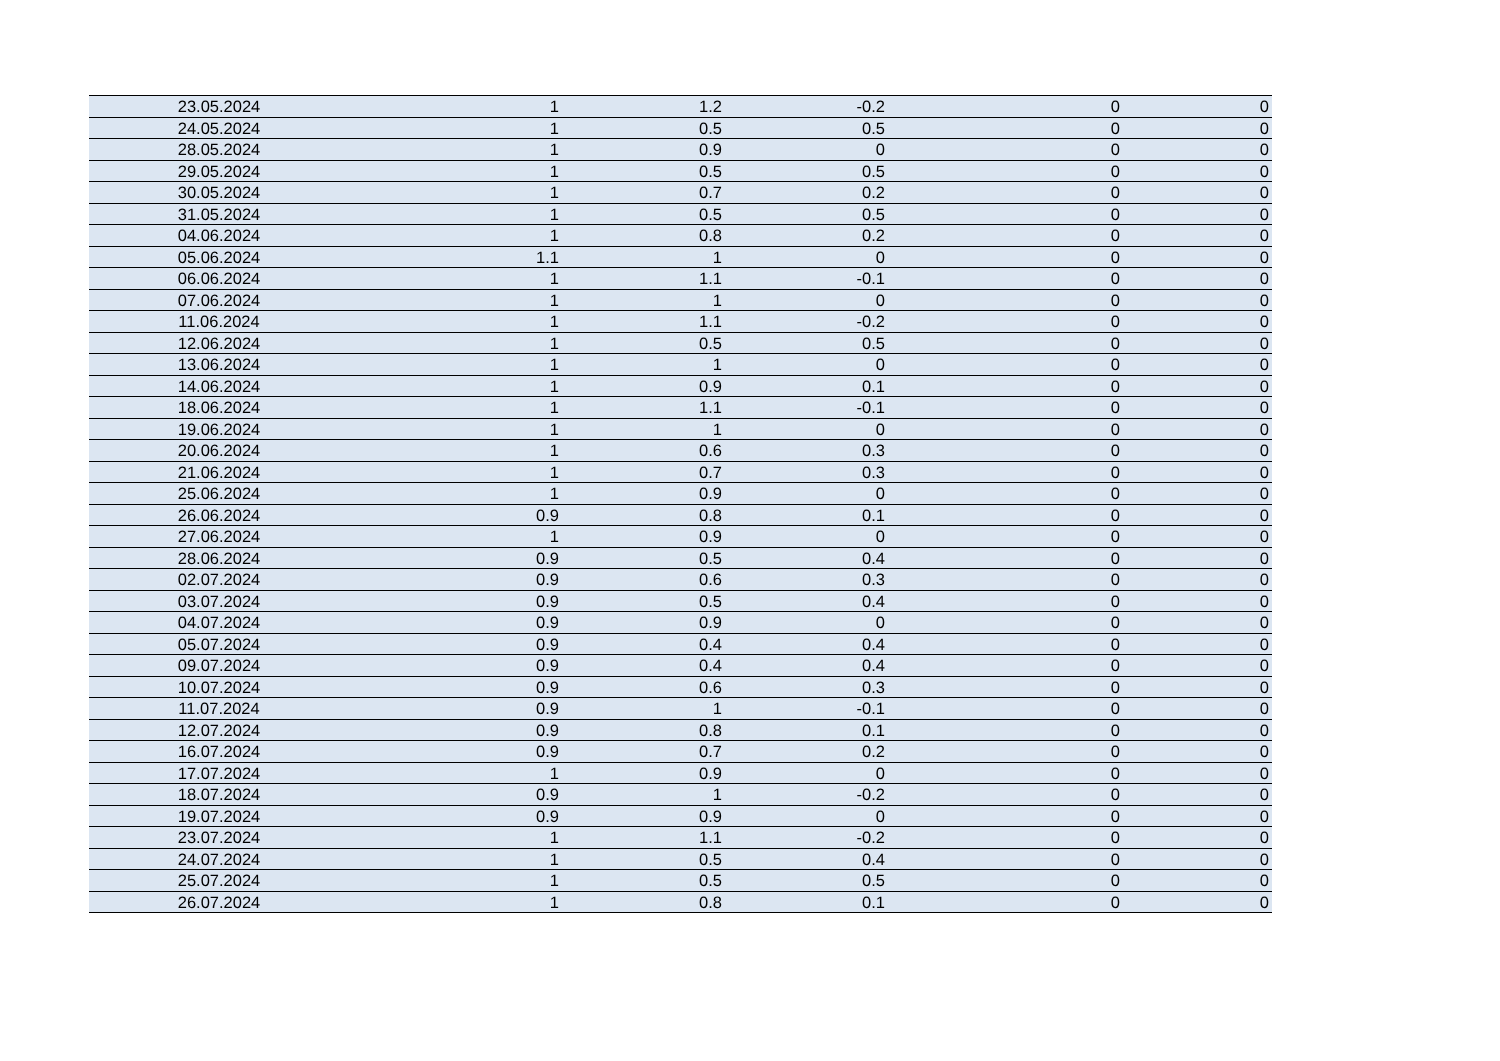| 23.05.2024 | 1 | 1.2 | -0.2 | 0 | 0 |
| 24.05.2024 | 1 | 0.5 | 0.5 | 0 | 0 |
| 28.05.2024 | 1 | 0.9 | 0 | 0 | 0 |
| 29.05.2024 | 1 | 0.5 | 0.5 | 0 | 0 |
| 30.05.2024 | 1 | 0.7 | 0.2 | 0 | 0 |
| 31.05.2024 | 1 | 0.5 | 0.5 | 0 | 0 |
| 04.06.2024 | 1 | 0.8 | 0.2 | 0 | 0 |
| 05.06.2024 | 1.1 | 1 | 0 | 0 | 0 |
| 06.06.2024 | 1 | 1.1 | -0.1 | 0 | 0 |
| 07.06.2024 | 1 | 1 | 0 | 0 | 0 |
| 11.06.2024 | 1 | 1.1 | -0.2 | 0 | 0 |
| 12.06.2024 | 1 | 0.5 | 0.5 | 0 | 0 |
| 13.06.2024 | 1 | 1 | 0 | 0 | 0 |
| 14.06.2024 | 1 | 0.9 | 0.1 | 0 | 0 |
| 18.06.2024 | 1 | 1.1 | -0.1 | 0 | 0 |
| 19.06.2024 | 1 | 1 | 0 | 0 | 0 |
| 20.06.2024 | 1 | 0.6 | 0.3 | 0 | 0 |
| 21.06.2024 | 1 | 0.7 | 0.3 | 0 | 0 |
| 25.06.2024 | 1 | 0.9 | 0 | 0 | 0 |
| 26.06.2024 | 0.9 | 0.8 | 0.1 | 0 | 0 |
| 27.06.2024 | 1 | 0.9 | 0 | 0 | 0 |
| 28.06.2024 | 0.9 | 0.5 | 0.4 | 0 | 0 |
| 02.07.2024 | 0.9 | 0.6 | 0.3 | 0 | 0 |
| 03.07.2024 | 0.9 | 0.5 | 0.4 | 0 | 0 |
| 04.07.2024 | 0.9 | 0.9 | 0 | 0 | 0 |
| 05.07.2024 | 0.9 | 0.4 | 0.4 | 0 | 0 |
| 09.07.2024 | 0.9 | 0.4 | 0.4 | 0 | 0 |
| 10.07.2024 | 0.9 | 0.6 | 0.3 | 0 | 0 |
| 11.07.2024 | 0.9 | 1 | -0.1 | 0 | 0 |
| 12.07.2024 | 0.9 | 0.8 | 0.1 | 0 | 0 |
| 16.07.2024 | 0.9 | 0.7 | 0.2 | 0 | 0 |
| 17.07.2024 | 1 | 0.9 | 0 | 0 | 0 |
| 18.07.2024 | 0.9 | 1 | -0.2 | 0 | 0 |
| 19.07.2024 | 0.9 | 0.9 | 0 | 0 | 0 |
| 23.07.2024 | 1 | 1.1 | -0.2 | 0 | 0 |
| 24.07.2024 | 1 | 0.5 | 0.4 | 0 | 0 |
| 25.07.2024 | 1 | 0.5 | 0.5 | 0 | 0 |
| 26.07.2024 | 1 | 0.8 | 0.1 | 0 | 0 |